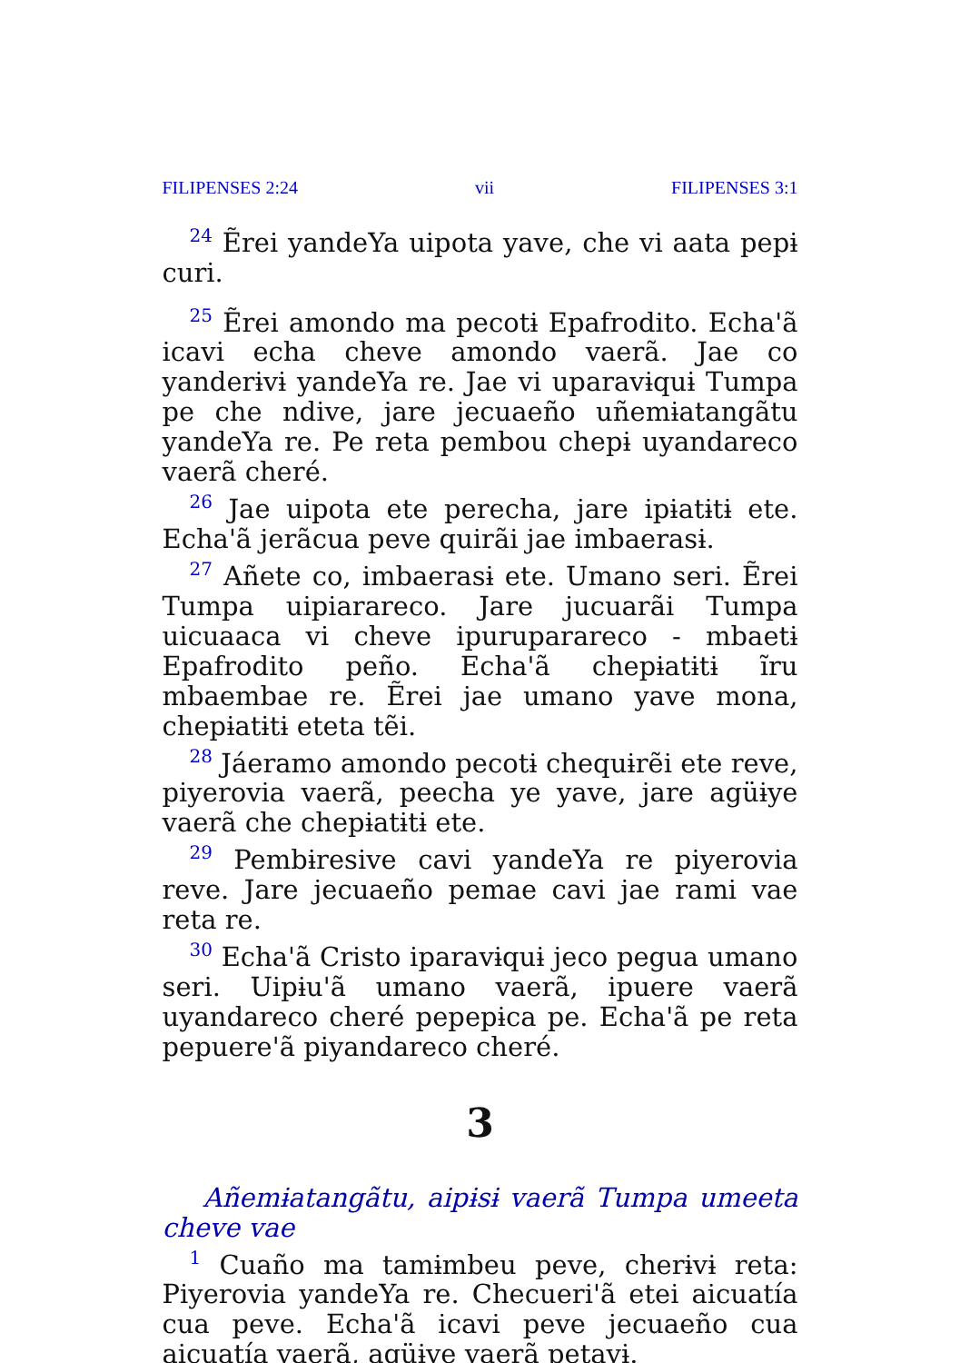FILIPENSES 2:24 vii FILIPENSES 3:1
<sup>24</sup> Ẽrei yandeYa uipota yave, che vi aata pepɨ curi.
<sup>25</sup> Ẽrei amondo ma pecotɨ Epafrodito. Echa'ã icavi echa cheve amondo vaerã. Jae co yanderɨvɨ yandeYa re. Jae vi uparavɨquɨ Tumpa pe che ndive, jare jecuaeño uñemɨatangãtu yandeYa re. Pe reta pembou chepɨ uyandareco vaerã cheré.
<sup>26</sup> Jae uipota ete perecha, jare ipɨatɨtɨ ete. Echa'ã jerãcua peve quirãi jae imbaerasɨ.
<sup>27</sup> Añete co, imbaerasɨ ete. Umano seri. Ẽrei Tumpa uipiarareco. Jare jucuarãi Tumpa uicuaaca vi cheve ipuruparareco - mbaetɨ Epafrodito peño. Echa'ã chepɨatɨtɨ ĩru mbaembae re. Ẽrei jae umano yave mona, chepɨatɨtɨ eteta tẽi.
<sup>28</sup> Jáeramo amondo pecotɨ chequɨrẽi ete reve, piyerovia vaerã, peecha ye yave, jare agüɨye vaerã che chepɨatɨtɨ ete.
<sup>29</sup> Pembɨresive cavi yandeYa re piyerovia reve. Jare jecuaeño pemae cavi jae rami vae reta re.
<sup>30</sup> Echa'ã Cristo iparavɨquɨ jeco pegua umano seri. Uipɨu'ã umano vaerã, ipuere vaerã uyandareco cheré pepepɨca pe. Echa'ã pe reta pepuere'ã piyandareco cheré.
3
Añemɨatangãtu, aipɨsɨ vaerã Tumpa umeeta cheve vae
<sup>1</sup> Cuaño ma tamɨmbeu peve, cherɨvɨ reta: Piyerovia yandeYa re. Checueri'ã etei aicuatía cua peve. Echa'ã icavi peve jecuaeño cua aicuatía vaerã, agüɨye vaerã petavɨ.